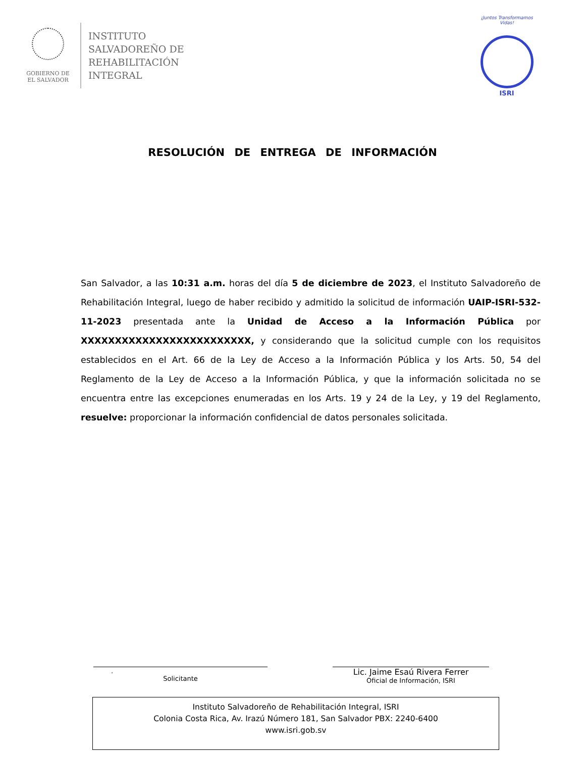GOBIERNO DE
EL SALVADOR
INSTITUTO
SALVADOREÑO DE
REHABILITACIÓN
INTEGRAL
¡Juntos Transformamos Vidas!
ISRI
RESOLUCIÓN DE ENTREGA DE INFORMACIÓN
San Salvador, a las 10:31 a.m. horas del día 5 de diciembre de 2023, el Instituto Salvadoreño de Rehabilitación Integral, luego de haber recibido y admitido la solicitud de información UAIP-ISRI-532-11-2023 presentada ante la Unidad de Acceso a la Información Pública por XXXXXXXXXXXXXXXXXXXXXXXXX, y considerando que la solicitud cumple con los requisitos establecidos en el Art. 66 de la Ley de Acceso a la Información Pública y los Arts. 50, 54 del Reglamento de la Ley de Acceso a la Información Pública, y que la información solicitada no se encuentra entre las excepciones enumeradas en los Arts. 19 y 24 de la Ley, y 19 del Reglamento, resuelve: proporcionar la información confidencial de datos personales solicitada.
.
Solicitante
Lic. Jaime Esaú Rivera Ferrer
Oficial de Información, ISRI
Instituto Salvadoreño de Rehabilitación Integral, ISRI
Colonia Costa Rica, Av. Irazú Número 181, San Salvador PBX: 2240-6400
www.isri.gob.sv